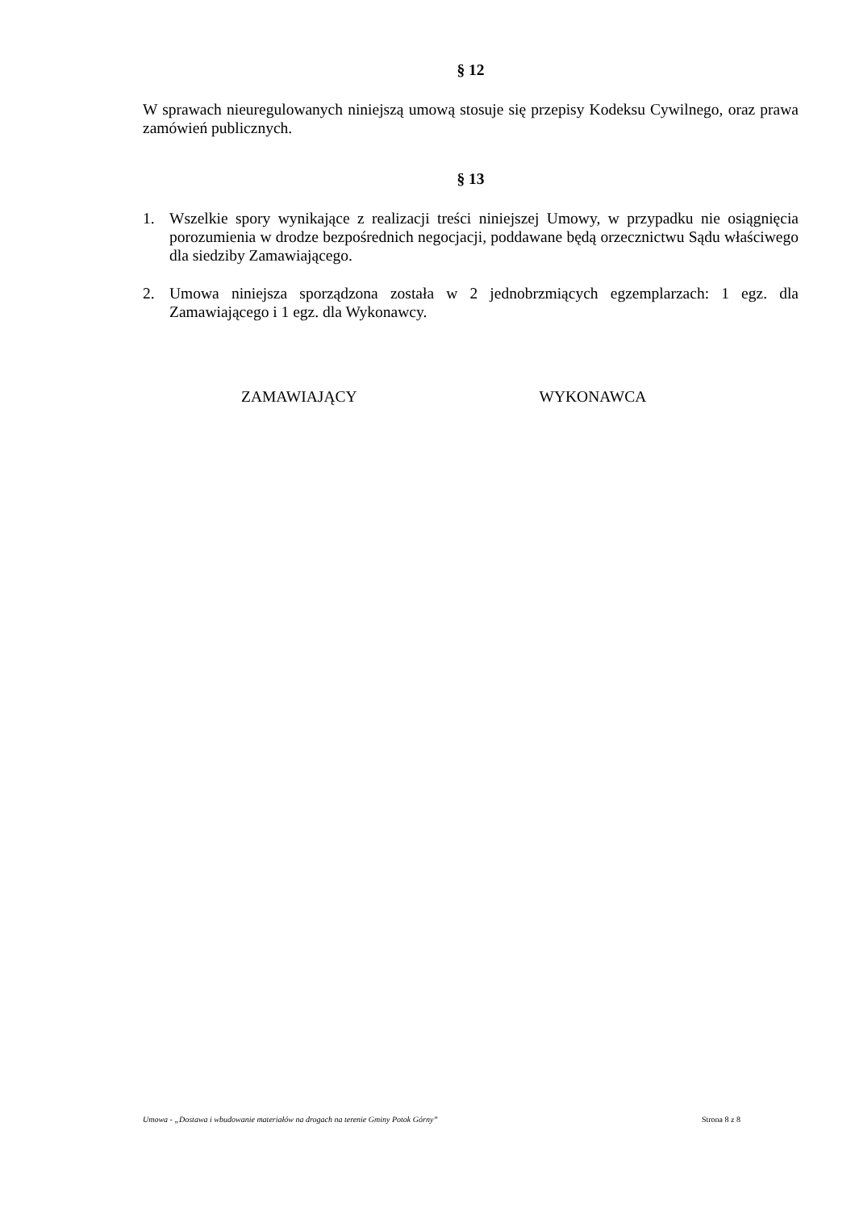§ 12
W sprawach nieuregulowanych niniejszą umową stosuje się przepisy Kodeksu Cywilnego, oraz prawa zamówień publicznych.
§ 13
1. Wszelkie spory wynikające z realizacji treści niniejszej Umowy, w przypadku nie osiągnięcia porozumienia w drodze bezpośrednich negocjacji, poddawane będą orzecznictwu Sądu właściwego dla siedziby Zamawiającego.
2. Umowa niniejsza sporządzona została w 2 jednobrzmiących egzemplarzach: 1 egz. dla Zamawiającego i 1 egz. dla Wykonawcy.
ZAMAWIAJĄCY WYKONAWCA
Umowa - „Dostawa i wbudowanie materiałów na drogach na terenie Gminy Potok Górny” Strona 8 z 8